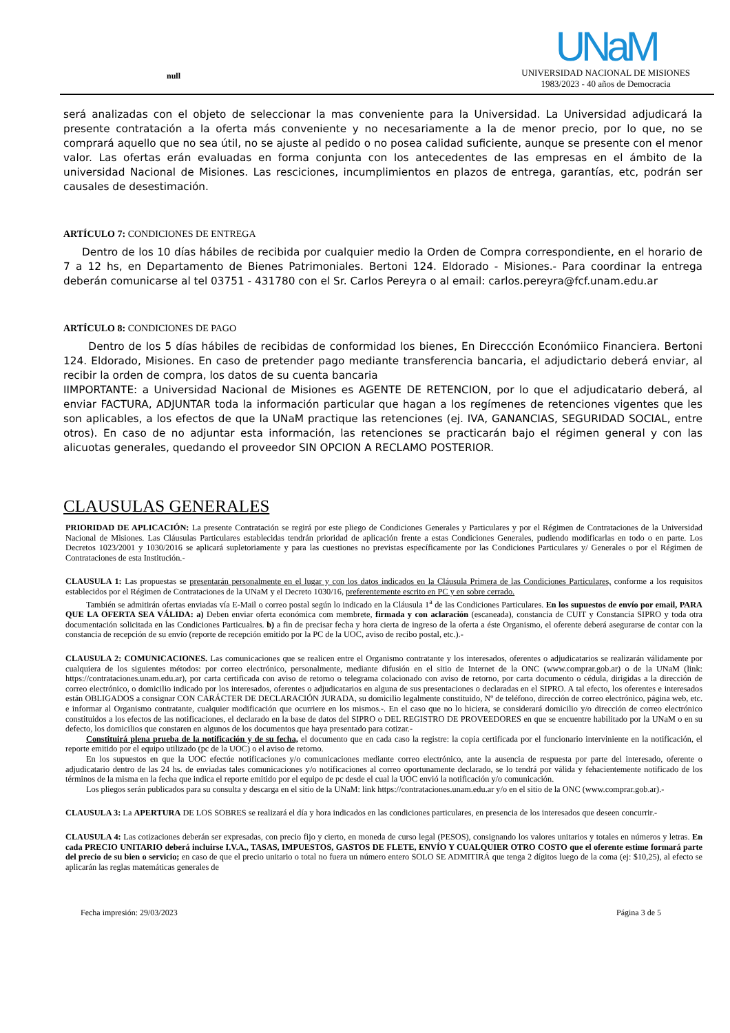null
UNaM
UNIVERSIDAD NACIONAL DE MISIONES
1983/2023 - 40 años de Democracia
será analizadas con el objeto de seleccionar la mas conveniente para la Universidad. La Universidad adjudicará la presente contratación a la oferta más conveniente y no necesariamente a la de menor precio, por lo que, no se comprará aquello que no sea útil, no se ajuste al pedido o no posea calidad suficiente, aunque se presente con el menor valor. Las ofertas erán evaluadas en forma conjunta con los antecedentes de las empresas en el ámbito de la universidad Nacional de Misiones. Las resciciones, incumplimientos en plazos de entrega, garantías, etc, podrán ser causales de desestimación.
ARTÍCULO 7: CONDICIONES DE ENTREGA
Dentro de los 10 días hábiles de recibida por cualquier medio la Orden de Compra correspondiente, en el horario de 7 a 12 hs, en Departamento de Bienes Patrimoniales. Bertoni 124. Eldorado - Misiones.- Para coordinar la entrega deberán comunicarse al tel 03751 - 431780 con el Sr. Carlos Pereyra o al email: carlos.pereyra@fcf.unam.edu.ar
ARTÍCULO 8: CONDICIONES DE PAGO
Dentro de los 5 días hábiles de recibidas de conformidad los bienes, En Direccción Económiico Financiera. Bertoni 124. Eldorado, Misiones. En caso de pretender pago mediante transferencia bancaria, el adjudictario deberá enviar, al recibir la orden de compra, los datos de su cuenta bancaria
IIMPORTANTE: a Universidad Nacional de Misiones es AGENTE DE RETENCION, por lo que el adjudicatario deberá, al enviar FACTURA, ADJUNTAR toda la información particular que hagan a los regímenes de retenciones vigentes que les son aplicables, a los efectos de que la UNaM practique las retenciones (ej. IVA, GANANCIAS, SEGURIDAD SOCIAL, entre otros). En caso de no adjuntar esta información, las retenciones se practicarán bajo el régimen general y con las alicuotas generales, quedando el proveedor SIN OPCION A RECLAMO POSTERIOR.
CLAUSULAS GENERALES
PRIORIDAD DE APLICACIÓN: La presente Contratación se regirá por este pliego de Condiciones Generales y Particulares y por el Régimen de Contrataciones de la Universidad Nacional de Misiones. Las Cláusulas Particulares establecidas tendrán prioridad de aplicación frente a estas Condiciones Generales, pudiendo modificarlas en todo o en parte. Los Decretos 1023/2001 y 1030/2016 se aplicará supletoriamente y para las cuestiones no previstas específicamente por las Condiciones Particulares y/ Generales o por el Régimen de Contrataciones de esta Institución.-
CLAUSULA 1: Las propuestas se presentarán personalmente en el lugar y con los datos indicados en la Cláusula Primera de las Condiciones Particulares, conforme a los requisitos establecidos por el Régimen de Contrataciones de la UNaM y el Decreto 1030/16, preferentemente escrito en PC y en sobre cerrado.
También se admitirán ofertas enviadas vía E-Mail o correo postal según lo indicado en la Cláusula 1<sup>a</sup> de las Condiciones Particulares. En los supuestos de envío por email, PARA QUE LA OFERTA SEA VÁLIDA: a) Deben enviar oferta económica com membrete, firmada y con aclaración (escaneada), constancia de CUIT y Constancia SIPRO y toda otra documentación solicitada en las Condiciones Particualres. b) a fin de precisar fecha y hora cierta de ingreso de la oferta a éste Organismo, el oferente deberá asegurarse de contar con la constancia de recepción de su envío (reporte de recepción emitido por la PC de la UOC, aviso de recibo postal, etc.).-
CLAUSULA 2: COMUNICACIONES. Las comunicaciones que se realicen entre el Organismo contratante y los interesados, oferentes o adjudicatarios se realizarán válidamente por cualquiera de los siguientes métodos: por correo electrónico, personalmente, mediante difusión en el sitio de Internet de la ONC (www.comprar.gob.ar) o de la UNaM (link: https://contrataciones.unam.edu.ar), por carta certificada con aviso de retorno o telegrama colacionado con aviso de retorno, por carta documento o cédula, dirigidas a la dirección de correo electrónico, o domicilio indicado por los interesados, oferentes o adjudicatarios en alguna de sus presentaciones o declaradas en el SIPRO. A tal efecto, los oferentes e interesados están OBLIGADOS a consignar CON CARÁCTER DE DECLARACIÓN JURADA, su domicilio legalmente constituido, Nº de teléfono, dirección de correo electrónico, página web, etc. e informar al Organismo contratante, cualquier modificación que ocurriere en los mismos.-. En el caso que no lo hiciera, se considerará domicilio y/o dirección de correo electrónico constituidos a los efectos de las notificaciones, el declarado en la base de datos del SIPRO o DEL REGISTRO DE PROVEEDORES en que se encuentre habilitado por la UNaM o en su defecto, los domicilios que constaren en algunos de los documentos que haya presentado para cotizar.-
Constituirá plena prueba de la notificación y de su fecha, el documento que en cada caso la registre: la copia certificada por el funcionario interviniente en la notificación, el reporte emitido por el equipo utilizado (pc de la UOC) o el aviso de retorno.
En los supuestos en que la UOC efectúe notificaciones y/o comunicaciones mediante correo electrónico, ante la ausencia de respuesta por parte del interesado, oferente o adjudicatario dentro de las 24 hs. de enviadas tales comunicaciones y/o notificaciones al correo oportunamente declarado, se lo tendrá por válida y fehacientemente notificado de los términos de la misma en la fecha que indica el reporte emitido por el equipo de pc desde el cual la UOC envió la notificación y/o comunicación.
Los pliegos serán publicados para su consulta y descarga en el sitio de la UNaM: link https://contrataciones.unam.edu.ar y/o en el sitio de la ONC (www.comprar.gob.ar).-
CLAUSULA 3: La APERTURA DE LOS SOBRES se realizará el día y hora indicados en las condiciones particulares, en presencia de los interesados que deseen concurrir.-
CLAUSULA 4: Las cotizaciones deberán ser expresadas, con precio fijo y cierto, en moneda de curso legal (PESOS), consignando los valores unitarios y totales en números y letras. En cada PRECIO UNITARIO deberá incluirse I.V.A., TASAS, IMPUESTOS, GASTOS DE FLETE, ENVÍO Y CUALQUIER OTRO COSTO que el oferente estime formará parte del precio de su bien o servicio; en caso de que el precio unitario o total no fuera un número entero SOLO SE ADMITIRÁ que tenga 2 dígitos luego de la coma (ej: $10,25), al efecto se aplicarán las reglas matemáticas generales de
Fecha impresión: 29/03/2023 Página 3 de 5